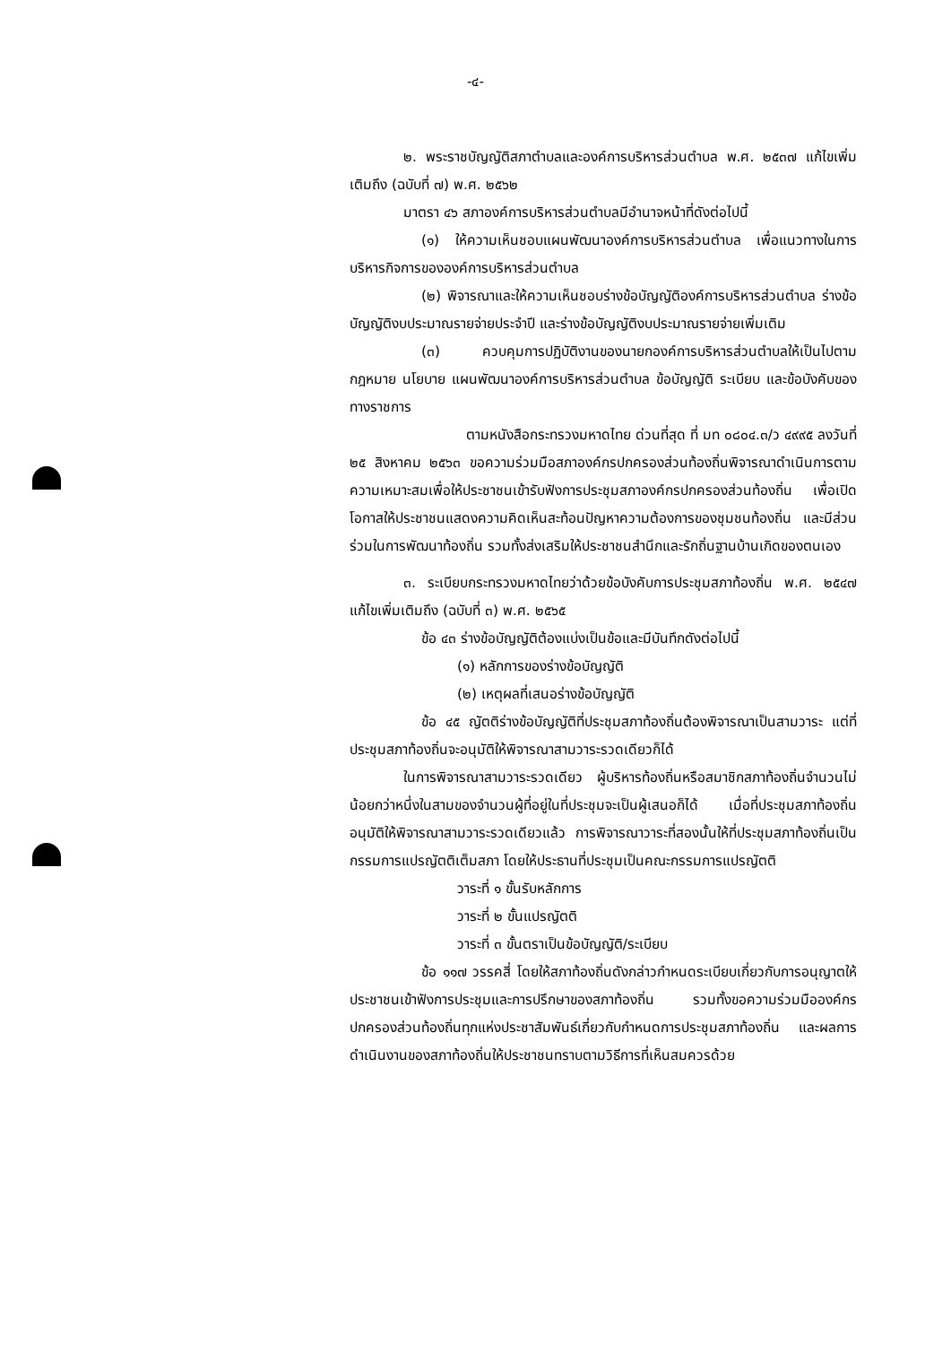-๔-
๒. พระราชบัญญัติสภาตำบลและองค์การบริหารส่วนตำบล พ.ศ. ๒๕๓๗ แก้ไขเพิ่มเติมถึง (ฉบับที่ ๗) พ.ศ. ๒๕๖๒
มาตรา ๔๖ สภาองค์การบริหารส่วนตำบลมีอำนาจหน้าที่ดังต่อไปนี้
(๑) ให้ความเห็นชอบแผนพัฒนาองค์การบริหารส่วนตำบล เพื่อแนวทางในการบริหารกิจการขององค์การบริหารส่วนตำบล
(๒) พิจารณาและให้ความเห็นชอบร่างข้อบัญญัติองค์การบริหารส่วนตำบล ร่างข้อบัญญัติงบประมาณรายจ่ายประจำปี และร่างข้อบัญญัติงบประมาณรายจ่ายเพิ่มเติม
(๓) ควบคุมการปฏิบัติงานของนายกองค์การบริหารส่วนตำบลให้เป็นไปตามกฎหมาย นโยบาย แผนพัฒนาองค์การบริหารส่วนตำบล ข้อบัญญัติ ระเบียบ และข้อบังคับของทางราชการ
ตามหนังสือกระทรวงมหาดไทย ด่วนที่สุด ที่ มท ๐๘๐๔.๓/ว ๔๙๙๕ ลงวันที่ ๒๕ สิงหาคม ๒๕๖๓ ขอความร่วมมือสภาองค์กรปกครองส่วนท้องถิ่นพิจารณาดำเนินการตามความเหมาะสมเพื่อให้ประชาชนเข้ารับฟังการประชุมสภาองค์กรปกครองส่วนท้องถิ่น เพื่อเปิดโอกาสให้ประชาชนแสดงความคิดเห็นสะท้อนปัญหาความต้องการของชุมชนท้องถิ่น และมีส่วนร่วมในการพัฒนาท้องถิ่น รวมทั้งส่งเสริมให้ประชาชนสำนึกและรักถิ่นฐานบ้านเกิดของตนเอง
๓. ระเบียบกระทรวงมหาดไทยว่าด้วยข้อบังคับการประชุมสภาท้องถิ่น พ.ศ. ๒๕๔๗ แก้ไขเพิ่มเติมถึง (ฉบับที่ ๓) พ.ศ. ๒๕๖๕
ข้อ ๔๓ ร่างข้อบัญญัติต้องแบ่งเป็นข้อและมีบันทึกดังต่อไปนี้
(๑) หลักการของร่างข้อบัญญัติ
(๒) เหตุผลที่เสนอร่างข้อบัญญัติ
ข้อ ๔๕ ญัตติร่างข้อบัญญัติที่ประชุมสภาท้องถิ่นต้องพิจารณาเป็นสามวาระ แต่ที่ประชุมสภาท้องถิ่นจะอนุมัติให้พิจารณาสามวาระรวดเดียวก็ได้
ในการพิจารณาสามวาระรวดเดียว ผู้บริหารท้องถิ่นหรือสมาชิกสภาท้องถิ่นจำนวนไม่น้อยกว่าหนึ่งในสามของจำนวนผู้ที่อยู่ในที่ประชุมจะเป็นผู้เสนอก็ได้ เมื่อที่ประชุมสภาท้องถิ่นอนุมัติให้พิจารณาสามวาระรวดเดียวแล้ว การพิจารณาวาระที่สองนั้นให้ที่ประชุมสภาท้องถิ่นเป็นกรรมการแปรญัตติเต็มสภา โดยให้ประธานที่ประชุมเป็นคณะกรรมการแปรญัตติ
วาระที่ ๑ ขั้นรับหลักการ
วาระที่ ๒ ขั้นแปรญัตติ
วาระที่ ๓ ขั้นตราเป็นข้อบัญญัติ/ระเบียบ
ข้อ ๑๑๗ วรรคสี่ โดยให้สภาท้องถิ่นดังกล่าวกำหนดระเบียบเกี่ยวกับการอนุญาตให้ประชาชนเข้าฟังการประชุมและการปรึกษาของสภาท้องถิ่น รวมทั้งขอความร่วมมือองค์กรปกครองส่วนท้องถิ่นทุกแห่งประชาสัมพันธ์เกี่ยวกับกำหนดการประชุมสภาท้องถิ่น และผลการดำเนินงานของสภาท้องถิ่นให้ประชาชนทราบตามวิธีการที่เห็นสมควรด้วย